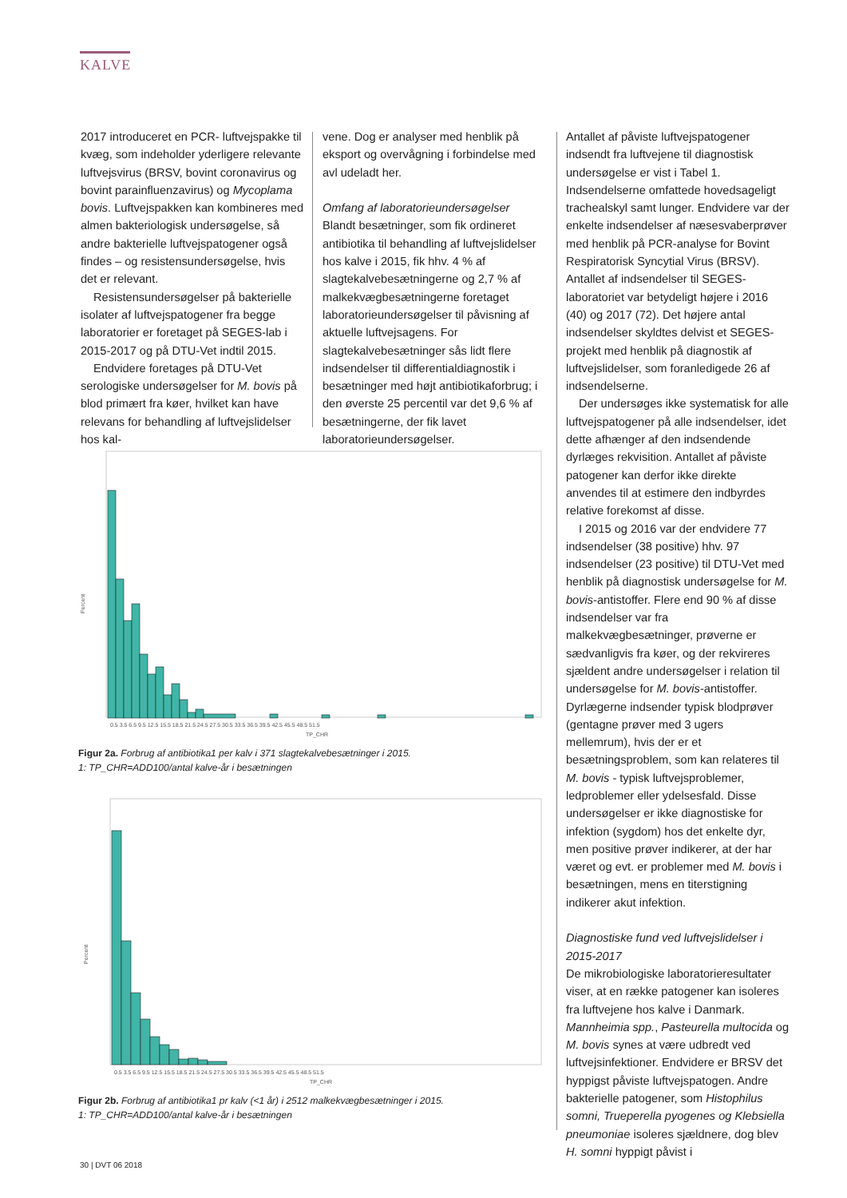KALVE
2017 introduceret en PCR- luftvejspakke til kvæg, som indeholder yderligere relevante luftvejsvirus (BRSV, bovint coronavirus og bovint parainfluenzavirus) og Mycoplama bovis. Luftvejspakken kan kombineres med almen bakteriologisk undersøgelse, så andre bakterielle luftvejspatogener også findes – og resistensundersøgelse, hvis det er relevant.
Resistensundersøgelser på bakterielle isolater af luftvejspatogener fra begge laboratorier er foretaget på SEGES-lab i 2015-2017 og på DTU-Vet indtil 2015.
Endvidere foretages på DTU-Vet serologiske undersøgelser for M. bovis på blod primært fra køer, hvilket kan have relevans for behandling af luftvejslidelser hos kal-
vene. Dog er analyser med henblik på eksport og overvågning i forbindelse med avl udeladt her.
Omfang af laboratorieundersøgelser
Blandt besætninger, som fik ordineret antibiotika til behandling af luftvejslidelser hos kalve i 2015, fik hhv. 4 % af slagtekalvebesætningerne og 2,7 % af malkekvægbesætningerne foretaget laboratorieundersøgelser til påvisning af aktuelle luftvejsagens. For slagtekalvebesætninger sås lidt flere indsendelser til differentialdiagnostik i besætninger med højt antibiotikaforbrug; i den øverste 25 percentil var det 9,6 % af besætningerne, der fik lavet laboratorieundersøgelser.
Antallet af påviste luftvejspatogener indsendt fra luftvejene til diagnostisk undersøgelse er vist i Tabel 1. Indsendelserne omfattede hovedsageligt trachealskyl samt lunger. Endvidere var der enkelte indsendelser af næsesvaberprøver med henblik på PCR-analyse for Bovint Respiratorisk Syncytial Virus (BRSV). Antallet af indsendelser til SEGES-laboratoriet var betydeligt højere i 2016 (40) og 2017 (72). Det højere antal indsendelser skyldtes delvist et SEGES-projekt med henblik på diagnostik af luftvejslidelser, som foranledigede 26 af indsendelserne.
Der undersøges ikke systematisk for alle luftvejspatogener på alle indsendelser, idet dette afhænger af den indsendende dyrlæges rekvisition. Antallet af påviste patogener kan derfor ikke direkte anvendes til at estimere den indbyrdes relative forekomst af disse.
I 2015 og 2016 var der endvidere 77 indsendelser (38 positive) hhv. 97 indsendelser (23 positive) til DTU-Vet med henblik på diagnostisk undersøgelse for M. bovis-antistoffer. Flere end 90 % af disse indsendelser var fra malkekvægbesætninger, prøverne er sædvanligvis fra køer, og der rekvireres sjældent andre undersøgelser i relation til undersøgelse for M. bovis-antistoffer. Dyrlægerne indsender typisk blodprøver (gentagne prøver med 3 ugers mellemrum), hvis der er et besætningsproblem, som kan relateres til M. bovis - typisk luftvejsproblemer, ledproblemer eller ydelsesfald. Disse undersøgelser er ikke diagnostiske for infektion (sygdom) hos det enkelte dyr, men positive prøver indikerer, at der har været og evt. er problemer med M. bovis i besætningen, mens en titerstigning indikerer akut infektion.
Diagnostiske fund ved luftvejslidelser i 2015-2017
De mikrobiologiske laboratorieresultater viser, at en række patogener kan isoleres fra luftvejene hos kalve i Danmark. Mannheimia spp., Pasteurella multocida og M. bovis synes at være udbredt ved luftvejsinfektioner. Endvidere er BRSV det hyppigst påviste luftvejspatogen. Andre bakterielle patogener, som Histophilus somni, Trueperella pyogenes og Klebsiella pneumoniae isoleres sjældnere, dog blev H. somni hyppigt påvist i
Percent
0.5 3.5 6.5 9.5 12.5 15.5 18.5 21.5 24.5 27.5 30.5 33.5 36.5 39.5 42.5 45.5 48.5 51.5
TP_CHR
Figur 2a. Forbrug af antibiotika1 per kalv i 371 slagtekalvebesætninger i 2015.
1: TP_CHR=ADD100/antal kalve-år i besætningen
Percent
0.5 3.5 6.5 9.5 12.5 15.5 18.5 21.5 24.5 27.5 30.5 33.5 36.5 39.5 42.5 45.5 48.5 51.5
TP_CHR
Figur 2b. Forbrug af antibiotika1 pr kalv (<1 år) i 2512 malkekvægbesætninger i 2015.
1: TP_CHR=ADD100/antal kalve-år i besætningen
30 | DVT 06 2018